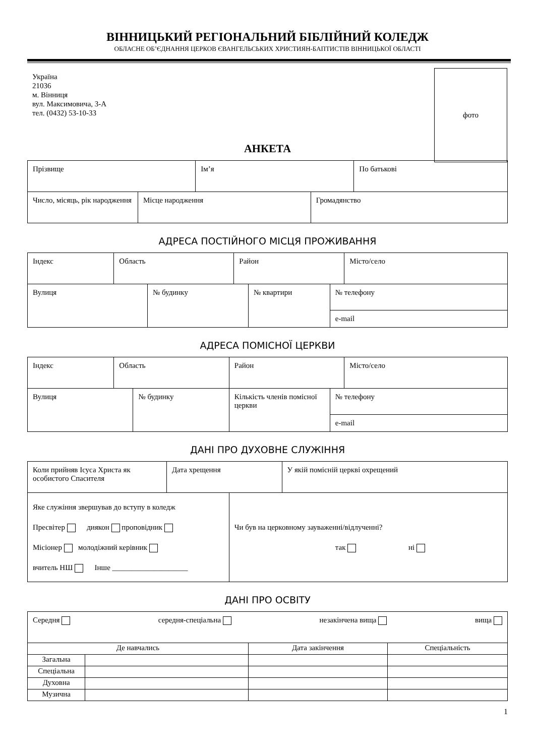ВІННИЦЬКИЙ РЕГІОНАЛЬНИЙ БІБЛІЙНИЙ КОЛЕДЖ
ОБЛАСНЕ ОБ’ЄДНАННЯ ЦЕРКОВ ЄВАНГЕЛЬСЬКИХ ХРИСТИЯН-БАПТИСТІВ ВІННИЦЬКОЇ ОБЛАСТІ
Україна
21036
м. Вінниця
вул. Максимовича, 3-А
тел. (0432) 53-10-33
фото
АНКЕТА
| Прізвище | Ім’я | По батькові |
| Число, місяць, рік народження | Місце народження | Громадянство |
АДРЕСА ПОСТІЙНОГО МІСЦЯ ПРОЖИВАННЯ
| Індекс | Область | Район | Місто/село |
| Вулиця | № будинку | № квартири | № телефону |
| | | | e-mail |
АДРЕСА ПОМІСНОЇ ЦЕРКВИ
| Індекс | Область | Район | Місто/село |
| Вулиця | № будинку | Кількість членів помісної церкви | № телефону |
| | | | e-mail |
ДАНІ ПРО ДУХОВНЕ СЛУЖІННЯ
| Коли прийняв Ісуса Христа як особистого Спасителя | Дата хрещення | У якій помісній церкві охрещений |
| Яке служіння звершував до вступу в коледж Пресвітер диякон проповідник Місіонер молодіжний керівник вчитель НШ Інше ____________________ | Чи був на церковному зауваженні/відлученні? так ні |
ДАНІ ПРО ОСВІТУ
| Середня середня-спеціальна незакінчена вища вища |
| Де навчались | | Дата закінчення | Спеціальність |
| Загальна | | | |
| Спеціальна | | | |
| Духовна | | | |
| Музична | | | |
1